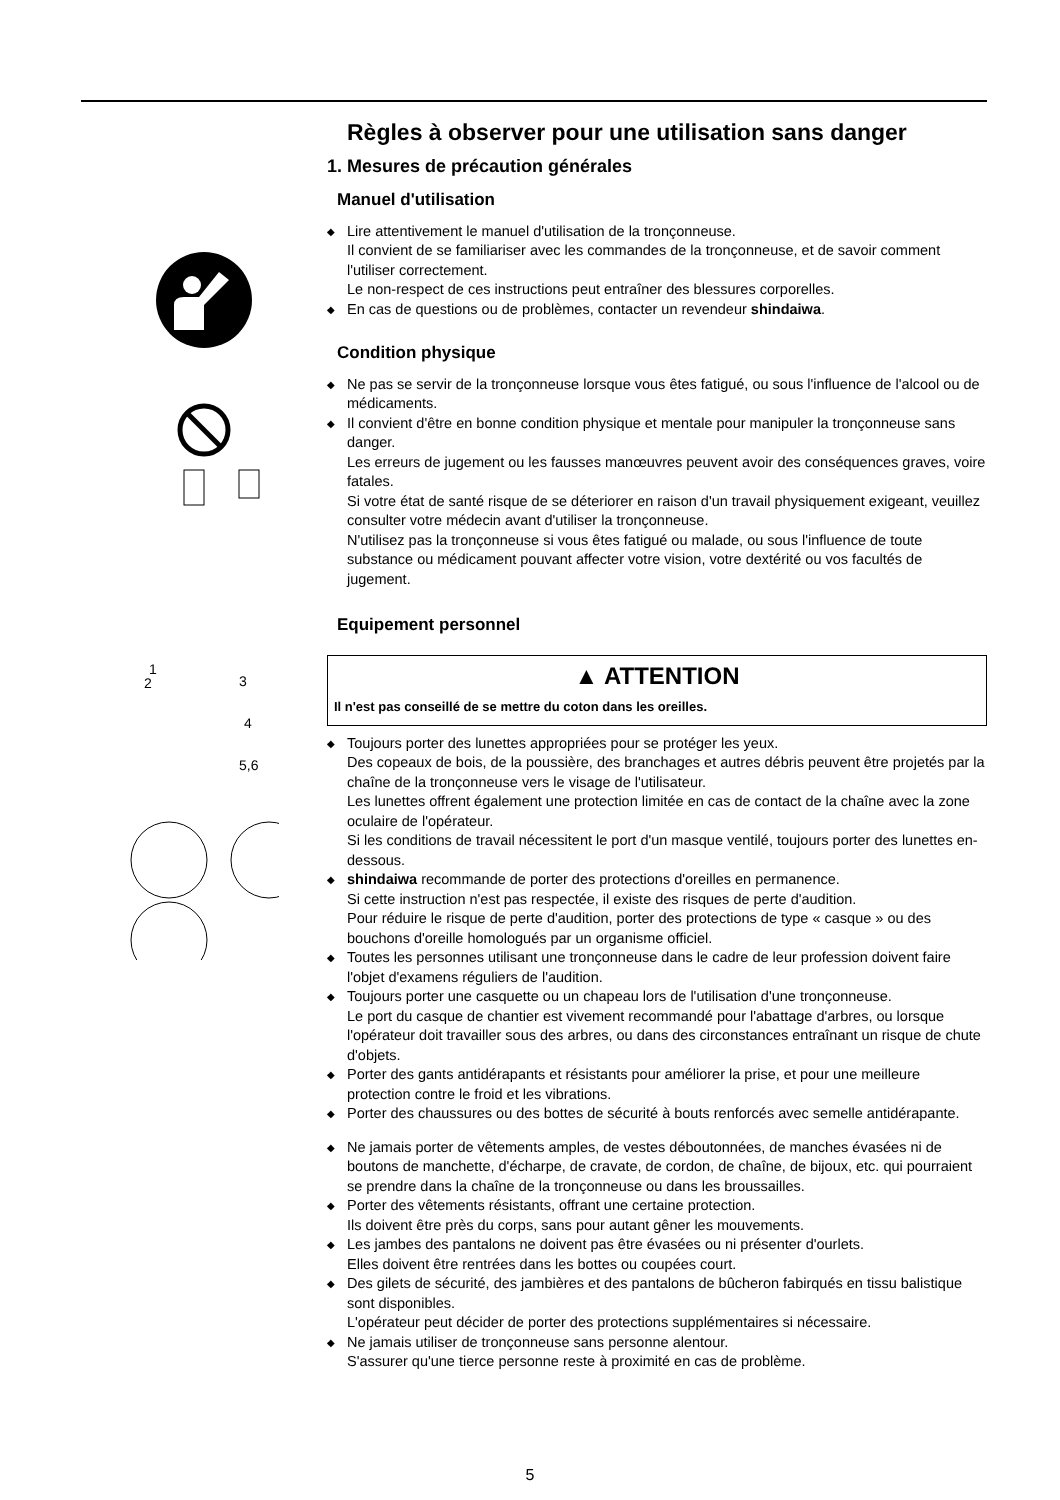1
2
3
4
5,6
Règles à observer pour une utilisation sans danger
1. Mesures de précaution générales
Manuel d'utilisation
◆ Lire attentivement le manuel d'utilisation de la tronçonneuse.
Il convient de se familiariser avec les commandes de la tronçonneuse, et de savoir comment l'utiliser correctement.
Le non-respect de ces instructions peut entraîner des blessures corporelles.
◆ En cas de questions ou de problèmes, contacter un revendeur shindaiwa.
Condition physique
◆ Ne pas se servir de la tronçonneuse lorsque vous êtes fatigué, ou sous l'influence de l'alcool ou de médicaments.
◆ Il convient d'être en bonne condition physique et mentale pour manipuler la tronçonneuse sans danger.
Les erreurs de jugement ou les fausses manœuvres peuvent avoir des conséquences graves, voire fatales.
Si votre état de santé risque de se déteriorer en raison d'un travail physiquement exigeant, veuillez consulter votre médecin avant d'utiliser la tronçonneuse.
N'utilisez pas la tronçonneuse si vous êtes fatigué ou malade, ou sous l'influence de toute substance ou médicament pouvant affecter votre vision, votre dextérité ou vos facultés de jugement.
Equipement personnel
▲ ATTENTION
Il n'est pas conseillé de se mettre du coton dans les oreilles.
◆ Toujours porter des lunettes appropriées pour se protéger les yeux.
Des copeaux de bois, de la poussière, des branchages et autres débris peuvent être projetés par la chaîne de la tronçonneuse vers le visage de l'utilisateur.
Les lunettes offrent également une protection limitée en cas de contact de la chaîne avec la zone oculaire de l'opérateur.
Si les conditions de travail nécessitent le port d'un masque ventilé, toujours porter des lunettes en-dessous.
◆ shindaiwa recommande de porter des protections d'oreilles en permanence.
Si cette instruction n'est pas respectée, il existe des risques de perte d'audition.
Pour réduire le risque de perte d'audition, porter des protections de type « casque » ou des bouchons d'oreille homologués par un organisme officiel.
◆ Toutes les personnes utilisant une tronçonneuse dans le cadre de leur profession doivent faire l'objet d'examens réguliers de l'audition.
◆ Toujours porter une casquette ou un chapeau lors de l'utilisation d'une tronçonneuse.
Le port du casque de chantier est vivement recommandé pour l'abattage d'arbres, ou lorsque l'opérateur doit travailler sous des arbres, ou dans des circonstances entraînant un risque de chute d'objets.
◆ Porter des gants antidérapants et résistants pour améliorer la prise, et pour une meilleure protection contre le froid et les vibrations.
◆ Porter des chaussures ou des bottes de sécurité à bouts renforcés avec semelle antidérapante.
◆ Ne jamais porter de vêtements amples, de vestes déboutonnées, de manches évasées ni de boutons de manchette, d'écharpe, de cravate, de cordon, de chaîne, de bijoux, etc. qui pourraient se prendre dans la chaîne de la tronçonneuse ou dans les broussailles.
◆ Porter des vêtements résistants, offrant une certaine protection.
Ils doivent être près du corps, sans pour autant gêner les mouvements.
◆ Les jambes des pantalons ne doivent pas être évasées ou ni présenter d'ourlets.
Elles doivent être rentrées dans les bottes ou coupées court.
◆ Des gilets de sécurité, des jambières et des pantalons de bûcheron fabirqués en tissu balistique sont disponibles.
L'opérateur peut décider de porter des protections supplémentaires si nécessaire.
◆ Ne jamais utiliser de tronçonneuse sans personne alentour.
S'assurer qu'une tierce personne reste à proximité en cas de problème.
5